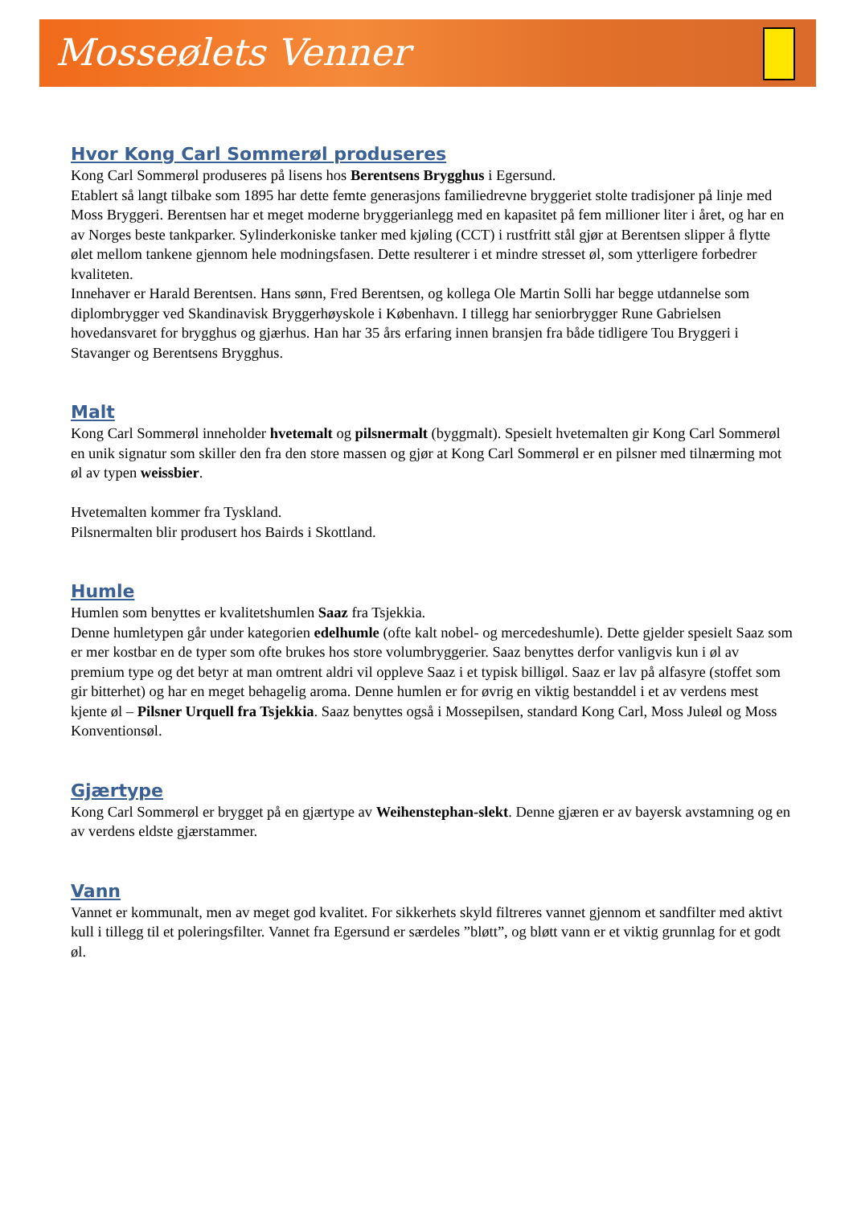Mosseølets Venner
Hvor Kong Carl Sommerøl produseres
Kong Carl Sommerøl produseres på lisens hos Berentsens Brygghus i Egersund.
Etablert så langt tilbake som 1895 har dette femte generasjons familiedrevne bryggeriet stolte tradisjoner på linje med Moss Bryggeri. Berentsen har et meget moderne bryggerianlegg med en kapasitet på fem millioner liter i året, og har en av Norges beste tankparker. Sylinderkoniske tanker med kjøling (CCT) i rustfritt stål gjør at Berentsen slipper å flytte ølet mellom tankene gjennom hele modningsfasen. Dette resulterer i et mindre stresset øl, som ytterligere forbedrer kvaliteten.
Innehaver er Harald Berentsen. Hans sønn, Fred Berentsen, og kollega Ole Martin Solli har begge utdannelse som diplombrygger ved Skandinavisk Bryggerhøyskole i København. I tillegg har seniorbrygger Rune Gabrielsen hovedansvaret for brygghus og gjærhus. Han har 35 års erfaring innen bransjen fra både tidligere Tou Bryggeri i Stavanger og Berentsens Brygghus.
Malt
Kong Carl Sommerøl inneholder hvetemalt og pilsnermalt (byggmalt). Spesielt hvetemalten gir Kong Carl Sommerøl en unik signatur som skiller den fra den store massen og gjør at Kong Carl Sommerøl er en pilsner med tilnærming mot øl av typen weissbier.
Hvetemalten kommer fra Tyskland.
Pilsnermalten blir produsert hos Bairds i Skottland.
Humle
Humlen som benyttes er kvalitetshumlen Saaz fra Tsjekkia.
Denne humletypen går under kategorien edelhumle (ofte kalt nobel- og mercedeshumle). Dette gjelder spesielt Saaz som er mer kostbar en de typer som ofte brukes hos store volumbryggerier. Saaz benyttes derfor vanligvis kun i øl av premium type og det betyr at man omtrent aldri vil oppleve Saaz i et typisk billigøl. Saaz er lav på alfasyre (stoffet som gir bitterhet) og har en meget behagelig aroma. Denne humlen er for øvrig en viktig bestanddel i et av verdens mest kjente øl – Pilsner Urquell fra Tsjekkia. Saaz benyttes også i Mossepilsen, standard Kong Carl, Moss Juleøl og Moss Konventionsøl.
Gjærtype
Kong Carl Sommerøl er brygget på en gjærtype av Weihenstephan-slekt. Denne gjæren er av bayersk avstamning og en av verdens eldste gjærstammer.
Vann
Vannet er kommunalt, men av meget god kvalitet. For sikkerhets skyld filtreres vannet gjennom et sandfilter med aktivt kull i tillegg til et poleringsfilter. Vannet fra Egersund er særdeles ”bløtt”, og bløtt vann er et viktig grunnlag for et godt øl.